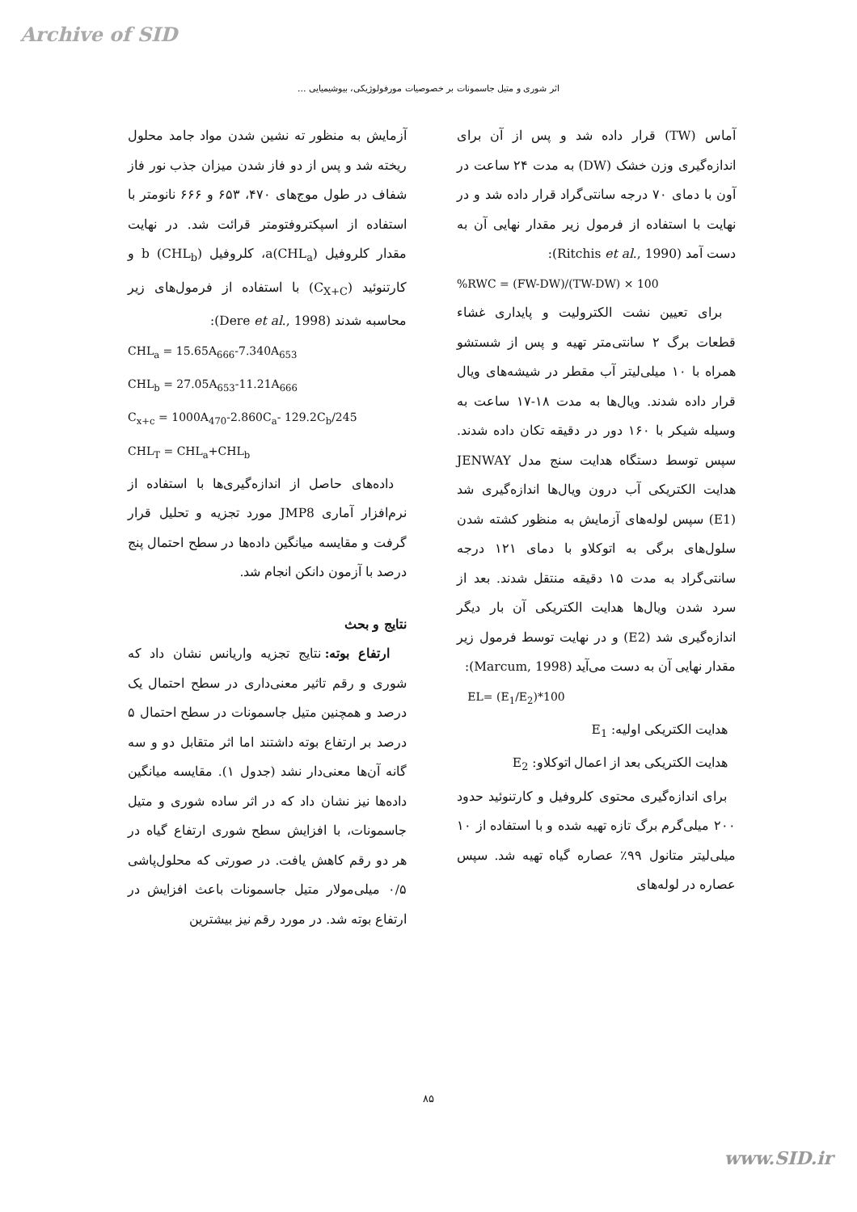Archive of SID
اثر شوری و متیل جاسمونات بر خصوصیات مورفولوژیکی، بیوشیمیایی ...
آماس (TW) قرار داده شد و پس از آن برای اندازه‌گیری وزن خشک (DW) به مدت ۲۴ ساعت در آون با دمای ۷۰ درجه سانتی‌گراد قرار داده شد و در نهایت با استفاده از فرمول زیر مقدار نهایی آن به دست آمد (Ritchis et al., 1990):
%RWC = (FW-DW)/(TW-DW) × 100
برای تعیین نشت الکترولیت و پایداری غشاء قطعات برگ ۲ سانتی‌متر تهیه و پس از شستشو همراه با ۱۰ میلی‌لیتر آب مقطر در شیشه‌های ویال قرار داده شدند. ویال‌ها به مدت ۱۸-۱۷ ساعت به وسیله شیکر با ۱۶۰ دور در دقیقه تکان داده شدند. سپس توسط دستگاه هدایت سنج مدل JENWAY هدایت الکتریکی آب درون ویال‌ها اندازه‌گیری شد (E1) سپس لوله‌های آزمایش به منظور کشته شدن سلول‌های برگی به اتوکلاو با دمای ۱۲۱ درجه سانتی‌گراد به مدت ۱۵ دقیقه منتقل شدند. بعد از سرد شدن ویال‌ها هدایت الکتریکی آن بار دیگر اندازه‌گیری شد (E2) و در نهایت توسط فرمول زیر مقدار نهایی آن به دست می‌آید (Marcum, 1998):
EL= (E<sub>1</sub>/E<sub>2</sub>)*100
هدایت الکتریکی اولیه: E<sub>1</sub>
هدایت الکتریکی بعد از اعمال اتوکلاو: E<sub>2</sub>
برای اندازه‌گیری محتوی کلروفیل و کارتنوئید حدود ۲۰۰ میلی‌گرم برگ تازه تهیه شده و با استفاده از ۱۰ میلی‌لیتر متانول ۹۹٪ عصاره گیاه تهیه شد. سپس عصاره در لوله‌های
آزمایش به منظور ته نشین شدن مواد جامد محلول ریخته شد و پس از دو فاز شدن میزان جذب نور فاز شفاف در طول موج‌های ۴۷۰، ۶۵۳ و ۶۶۶ نانومتر با استفاده از اسپکتروفتومتر قرائت شد. در نهایت مقدار کلروفیل a(CHL<sub>a</sub>)، کلروفیل b (CHL<sub>b</sub>) و کارتنوئید (C<sub>X+C</sub>) با استفاده از فرمول‌های زیر محاسبه شدند (Dere et al., 1998):
CHL<sub>a</sub> = 15.65A<sub>666</sub>-7.340A<sub>653</sub>
CHL<sub>b</sub> = 27.05A<sub>653</sub>-11.21A<sub>666</sub>
C<sub>x+c</sub> = 1000A<sub>470</sub>-2.860C<sub>a</sub>- 129.2C<sub>b</sub>/245
CHL<sub>T</sub> = CHL<sub>a</sub>+CHL<sub>b</sub>
داده‌های حاصل از اندازه‌گیری‌ها با استفاده از نرم‌افزار آماری JMP8 مورد تجزیه و تحلیل قرار گرفت و مقایسه میانگین داده‌ها در سطح احتمال پنج درصد با آزمون دانکن انجام شد.
نتایج و بحث
ارتفاع بوته: نتایج تجزیه واریانس نشان داد که شوری و رقم تاثیر معنی‌داری در سطح احتمال یک درصد و همچنین متیل جاسمونات در سطح احتمال ۵ درصد بر ارتفاع بوته داشتند اما اثر متقابل دو و سه گانه آن‌ها معنی‌دار نشد (جدول ۱). مقایسه میانگین داده‌ها نیز نشان داد که در اثر ساده شوری و متیل جاسمونات، با افزایش سطح شوری ارتفاع گیاه در هر دو رقم کاهش یافت. در صورتی که محلول‌پاشی ۰/۵ میلی‌مولار متیل جاسمونات باعث افزایش در ارتفاع بوته شد. در مورد رقم نیز بیشترین
۸۵
www.SID.ir